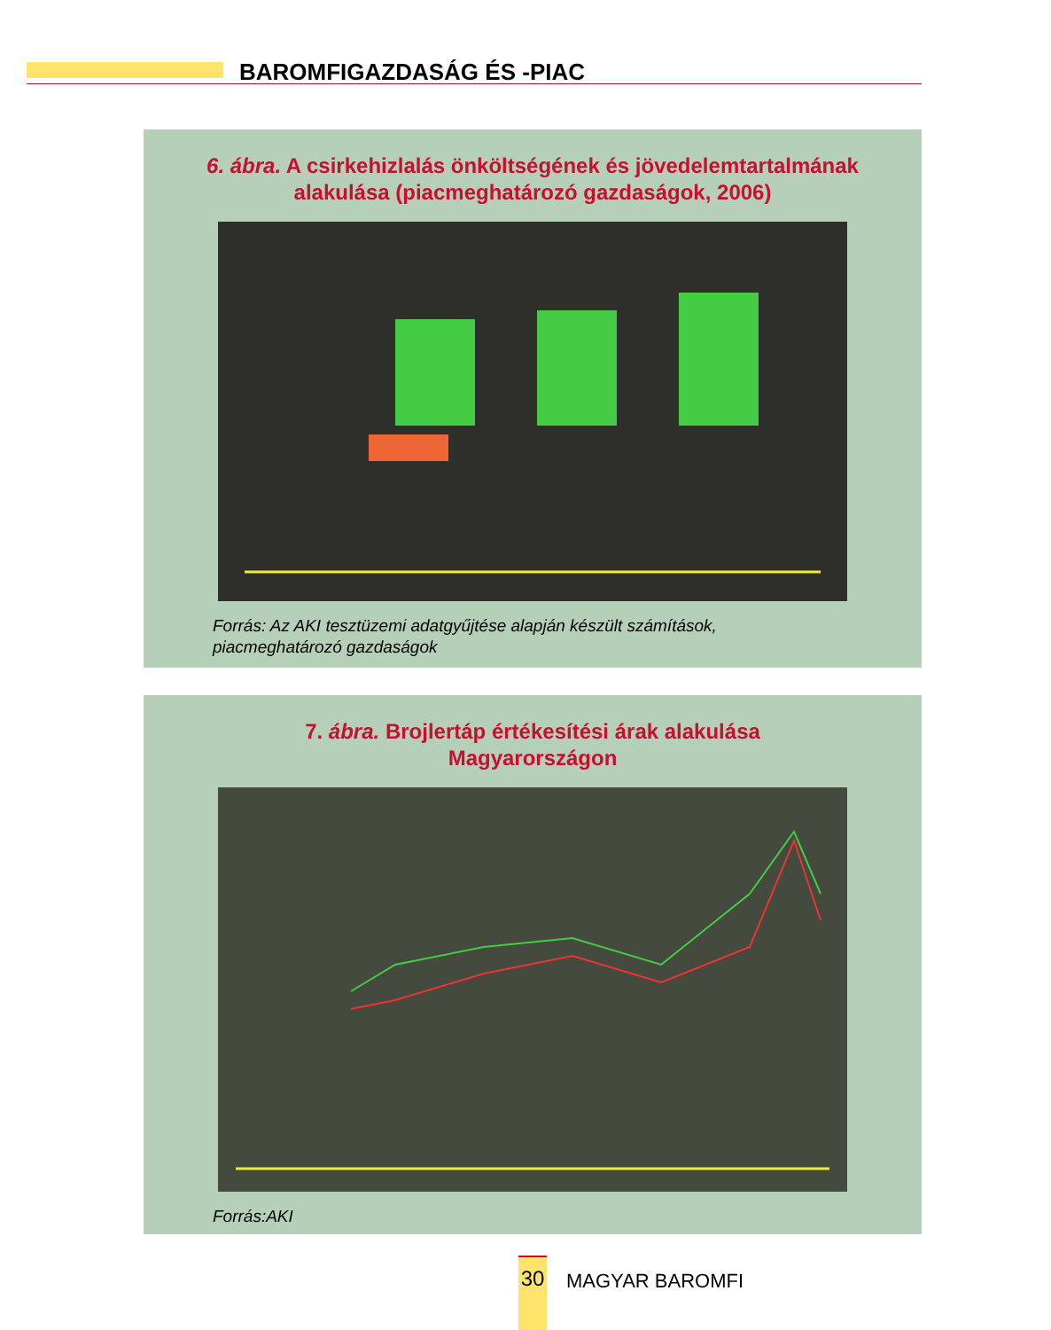BAROMFIGAZDASÁG ÉS -PIAC
6. ábra. A csirkehizlalás önköltségének és jövedelemtartalmának
alakulása (piacmeghatározó gazdaságok, 2006)
Forrás: Az AKI tesztüzemi adatgyűjtése alapján készült számítások,
piacmeghatározó gazdaságok
7. ábra. Brojlertáp értékesítési árak alakulása
Magyarországon
Forrás:AKI
30
MAGYAR BAROMFI